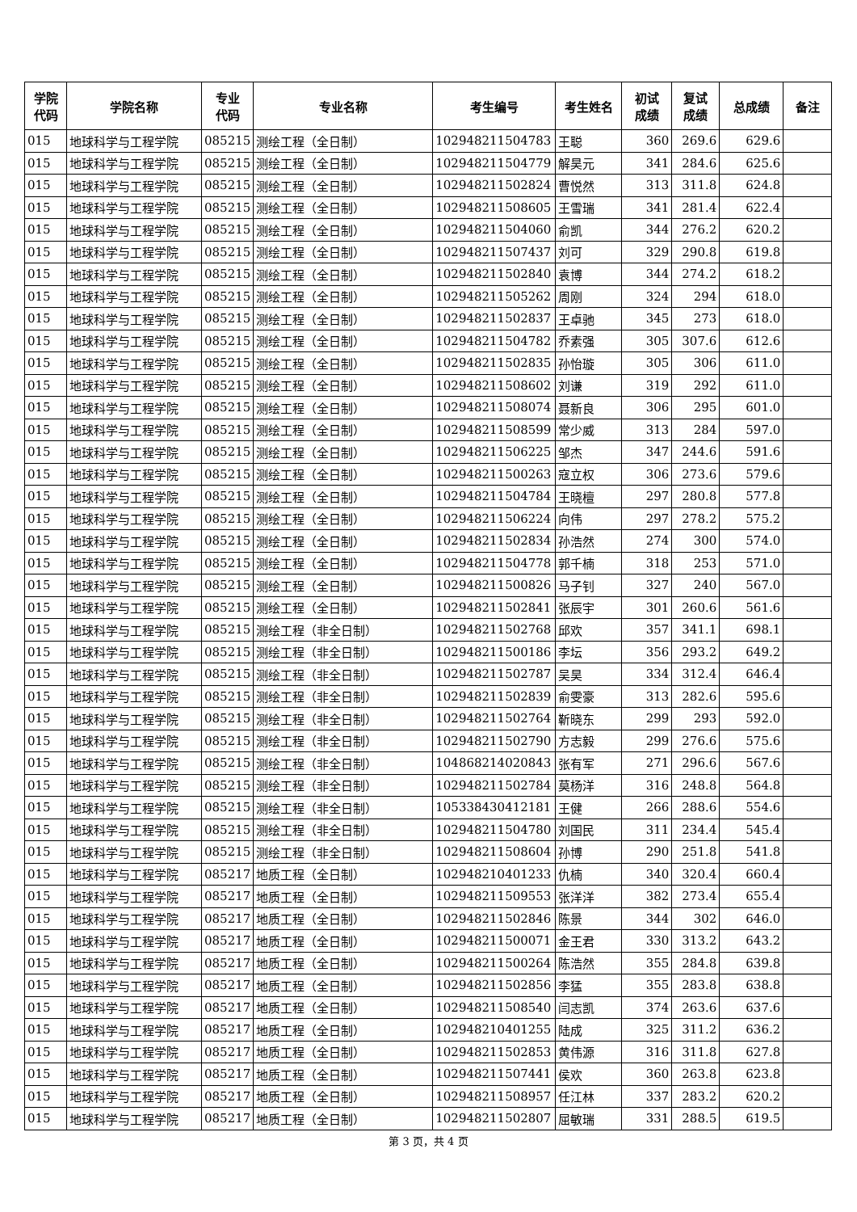| 学院 代码 | 学院名称 | 专业 代码 | 专业名称 | 考生编号 | 考生姓名 | 初试 成绩 | 复试 成绩 | 总成绩 | 备注 |
| --- | --- | --- | --- | --- | --- | --- | --- | --- | --- |
| 015 | 地球科学与工程学院 | 085215 | 测绘工程（全日制） | 102948211504783 | 王聪 | 360 | 269.6 | 629.6 | |
| 015 | 地球科学与工程学院 | 085215 | 测绘工程（全日制） | 102948211504779 | 解昊元 | 341 | 284.6 | 625.6 | |
| 015 | 地球科学与工程学院 | 085215 | 测绘工程（全日制） | 102948211502824 | 曹悦然 | 313 | 311.8 | 624.8 | |
| 015 | 地球科学与工程学院 | 085215 | 测绘工程（全日制） | 102948211508605 | 王雪瑞 | 341 | 281.4 | 622.4 | |
| 015 | 地球科学与工程学院 | 085215 | 测绘工程（全日制） | 102948211504060 | 俞凯 | 344 | 276.2 | 620.2 | |
| 015 | 地球科学与工程学院 | 085215 | 测绘工程（全日制） | 102948211507437 | 刘可 | 329 | 290.8 | 619.8 | |
| 015 | 地球科学与工程学院 | 085215 | 测绘工程（全日制） | 102948211502840 | 袁博 | 344 | 274.2 | 618.2 | |
| 015 | 地球科学与工程学院 | 085215 | 测绘工程（全日制） | 102948211505262 | 周刚 | 324 | 294 | 618.0 | |
| 015 | 地球科学与工程学院 | 085215 | 测绘工程（全日制） | 102948211502837 | 王卓驰 | 345 | 273 | 618.0 | |
| 015 | 地球科学与工程学院 | 085215 | 测绘工程（全日制） | 102948211504782 | 乔素强 | 305 | 307.6 | 612.6 | |
| 015 | 地球科学与工程学院 | 085215 | 测绘工程（全日制） | 102948211502835 | 孙怡璇 | 305 | 306 | 611.0 | |
| 015 | 地球科学与工程学院 | 085215 | 测绘工程（全日制） | 102948211508602 | 刘谦 | 319 | 292 | 611.0 | |
| 015 | 地球科学与工程学院 | 085215 | 测绘工程（全日制） | 102948211508074 | 聂新良 | 306 | 295 | 601.0 | |
| 015 | 地球科学与工程学院 | 085215 | 测绘工程（全日制） | 102948211508599 | 常少威 | 313 | 284 | 597.0 | |
| 015 | 地球科学与工程学院 | 085215 | 测绘工程（全日制） | 102948211506225 | 邹杰 | 347 | 244.6 | 591.6 | |
| 015 | 地球科学与工程学院 | 085215 | 测绘工程（全日制） | 102948211500263 | 寇立权 | 306 | 273.6 | 579.6 | |
| 015 | 地球科学与工程学院 | 085215 | 测绘工程（全日制） | 102948211504784 | 王晓檀 | 297 | 280.8 | 577.8 | |
| 015 | 地球科学与工程学院 | 085215 | 测绘工程（全日制） | 102948211506224 | 向伟 | 297 | 278.2 | 575.2 | |
| 015 | 地球科学与工程学院 | 085215 | 测绘工程（全日制） | 102948211502834 | 孙浩然 | 274 | 300 | 574.0 | |
| 015 | 地球科学与工程学院 | 085215 | 测绘工程（全日制） | 102948211504778 | 郭千楠 | 318 | 253 | 571.0 | |
| 015 | 地球科学与工程学院 | 085215 | 测绘工程（全日制） | 102948211500826 | 马子钊 | 327 | 240 | 567.0 | |
| 015 | 地球科学与工程学院 | 085215 | 测绘工程（全日制） | 102948211502841 | 张辰宇 | 301 | 260.6 | 561.6 | |
| 015 | 地球科学与工程学院 | 085215 | 测绘工程（非全日制） | 102948211502768 | 邱欢 | 357 | 341.1 | 698.1 | |
| 015 | 地球科学与工程学院 | 085215 | 测绘工程（非全日制） | 102948211500186 | 李坛 | 356 | 293.2 | 649.2 | |
| 015 | 地球科学与工程学院 | 085215 | 测绘工程（非全日制） | 102948211502787 | 吴昊 | 334 | 312.4 | 646.4 | |
| 015 | 地球科学与工程学院 | 085215 | 测绘工程（非全日制） | 102948211502839 | 俞雯豪 | 313 | 282.6 | 595.6 | |
| 015 | 地球科学与工程学院 | 085215 | 测绘工程（非全日制） | 102948211502764 | 靳晓东 | 299 | 293 | 592.0 | |
| 015 | 地球科学与工程学院 | 085215 | 测绘工程（非全日制） | 102948211502790 | 方志毅 | 299 | 276.6 | 575.6 | |
| 015 | 地球科学与工程学院 | 085215 | 测绘工程（非全日制） | 104868214020843 | 张有军 | 271 | 296.6 | 567.6 | |
| 015 | 地球科学与工程学院 | 085215 | 测绘工程（非全日制） | 102948211502784 | 莫杨洋 | 316 | 248.8 | 564.8 | |
| 015 | 地球科学与工程学院 | 085215 | 测绘工程（非全日制） | 105338430412181 | 王健 | 266 | 288.6 | 554.6 | |
| 015 | 地球科学与工程学院 | 085215 | 测绘工程（非全日制） | 102948211504780 | 刘国民 | 311 | 234.4 | 545.4 | |
| 015 | 地球科学与工程学院 | 085215 | 测绘工程（非全日制） | 102948211508604 | 孙博 | 290 | 251.8 | 541.8 | |
| 015 | 地球科学与工程学院 | 085217 | 地质工程（全日制） | 102948210401233 | 仇楠 | 340 | 320.4 | 660.4 | |
| 015 | 地球科学与工程学院 | 085217 | 地质工程（全日制） | 102948211509553 | 张洋洋 | 382 | 273.4 | 655.4 | |
| 015 | 地球科学与工程学院 | 085217 | 地质工程（全日制） | 102948211502846 | 陈景 | 344 | 302 | 646.0 | |
| 015 | 地球科学与工程学院 | 085217 | 地质工程（全日制） | 102948211500071 | 金王君 | 330 | 313.2 | 643.2 | |
| 015 | 地球科学与工程学院 | 085217 | 地质工程（全日制） | 102948211500264 | 陈浩然 | 355 | 284.8 | 639.8 | |
| 015 | 地球科学与工程学院 | 085217 | 地质工程（全日制） | 102948211502856 | 李猛 | 355 | 283.8 | 638.8 | |
| 015 | 地球科学与工程学院 | 085217 | 地质工程（全日制） | 102948211508540 | 闫志凯 | 374 | 263.6 | 637.6 | |
| 015 | 地球科学与工程学院 | 085217 | 地质工程（全日制） | 102948210401255 | 陆成 | 325 | 311.2 | 636.2 | |
| 015 | 地球科学与工程学院 | 085217 | 地质工程（全日制） | 102948211502853 | 黄伟源 | 316 | 311.8 | 627.8 | |
| 015 | 地球科学与工程学院 | 085217 | 地质工程（全日制） | 102948211507441 | 侯欢 | 360 | 263.8 | 623.8 | |
| 015 | 地球科学与工程学院 | 085217 | 地质工程（全日制） | 102948211508957 | 任江林 | 337 | 283.2 | 620.2 | |
| 015 | 地球科学与工程学院 | 085217 | 地质工程（全日制） | 102948211502807 | 屈敏瑞 | 331 | 288.5 | 619.5 | |
第 3 页，共 4 页